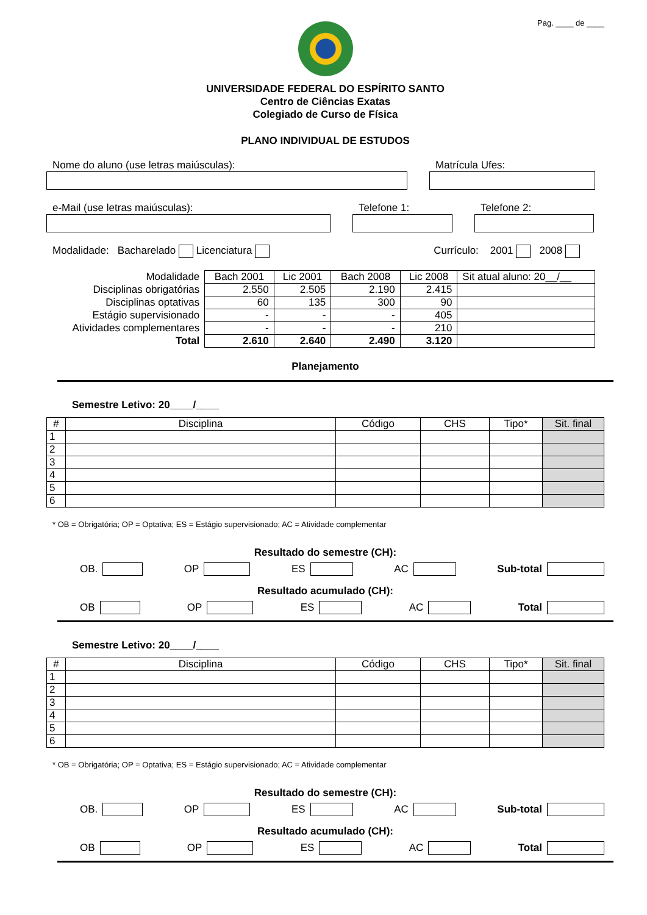Pag. ____ de ____
UNIVERSIDADE FEDERAL DO ESPÍRITO SANTO
Centro de Ciências Exatas
Colegiado de Curso de Física
PLANO INDIVIDUAL DE ESTUDOS
Nome do aluno (use letras maiúsculas): Matrícula Ufes:
e-Mail (use letras maiúsculas): Telefone 1: Telefone 2:
Modalidade: Bacharelado Licenciatura Currículo: 2001 2008
| Modalidade | Bach 2001 | Lic 2001 | Bach 2008 | Lic 2008 | Sit atual aluno: 20__/__ |
| Disciplinas obrigatórias | 2.550 | 2.505 | 2.190 | 2.415 | |
| Disciplinas optativas | 60 | 135 | 300 | 90 | |
| Estágio supervisionado | - | - | - | 405 | |
| Atividades complementares | - | - | - | 210 | |
| Total | 2.610 | 2.640 | 2.490 | 3.120 | |
Planejamento
Semestre Letivo: 20____/____
| # | Disciplina | Código | CHS | Tipo* | Sit. final |
| --- | --- | --- | --- | --- | --- |
| 1 | | | | | |
| 2 | | | | | |
| 3 | | | | | |
| 4 | | | | | |
| 5 | | | | | |
| 6 | | | | | |
* OB = Obrigatória; OP = Optativa; ES = Estágio supervisionado; AC = Atividade complementar
Resultado do semestre (CH):
OB. OP ES AC Sub-total
Resultado acumulado (CH):
OB OP ES AC Total
Semestre Letivo: 20____/____
| # | Disciplina | Código | CHS | Tipo* | Sit. final |
| --- | --- | --- | --- | --- | --- |
| 1 | | | | | |
| 2 | | | | | |
| 3 | | | | | |
| 4 | | | | | |
| 5 | | | | | |
| 6 | | | | | |
* OB = Obrigatória; OP = Optativa; ES = Estágio supervisionado; AC = Atividade complementar
Resultado do semestre (CH):
OB. OP ES AC Sub-total
Resultado acumulado (CH):
OB OP ES AC Total